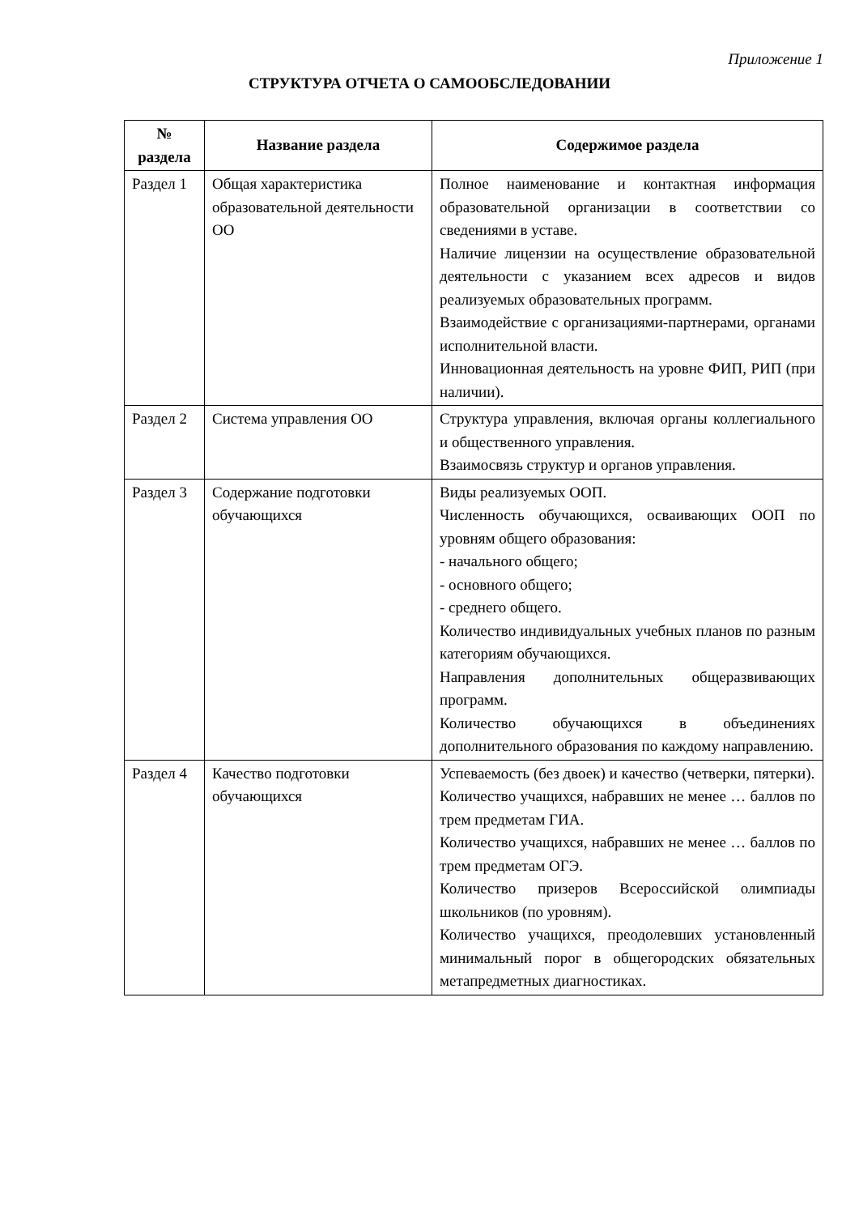Приложение 1
СТРУКТУРА ОТЧЕТА О САМООБСЛЕДОВАНИИ
| № раздела | Название раздела | Содержимое раздела |
| --- | --- | --- |
| Раздел 1 | Общая характеристика образовательной деятельности ОО | Полное наименование и контактная информация образовательной организации в соответствии со сведениями в уставе. Наличие лицензии на осуществление образовательной деятельности с указанием всех адресов и видов реализуемых образовательных программ. Взаимодействие с организациями-партнерами, органами исполнительной власти. Инновационная деятельность на уровне ФИП, РИП (при наличии). |
| Раздел 2 | Система управления ОО | Структура управления, включая органы коллегиального и общественного управления. Взаимосвязь структур и органов управления. |
| Раздел 3 | Содержание подготовки обучающихся | Виды реализуемых ООП. Численность обучающихся, осваивающих ООП по уровням общего образования: - начального общего; - основного общего; - среднего общего. Количество индивидуальных учебных планов по разным категориям обучающихся. Направления дополнительных общеразвивающих программ. Количество обучающихся в объединениях дополнительного образования по каждому направлению. |
| Раздел 4 | Качество подготовки обучающихся | Успеваемость (без двоек) и качество (четверки, пятерки). Количество учащихся, набравших не менее … баллов по трем предметам ГИА. Количество учащихся, набравших не менее … баллов по трем предметам ОГЭ. Количество призеров Всероссийской олимпиады школьников (по уровням). Количество учащихся, преодолевших установленный минимальный порог в общегородских обязательных метапредметных диагностиках. |